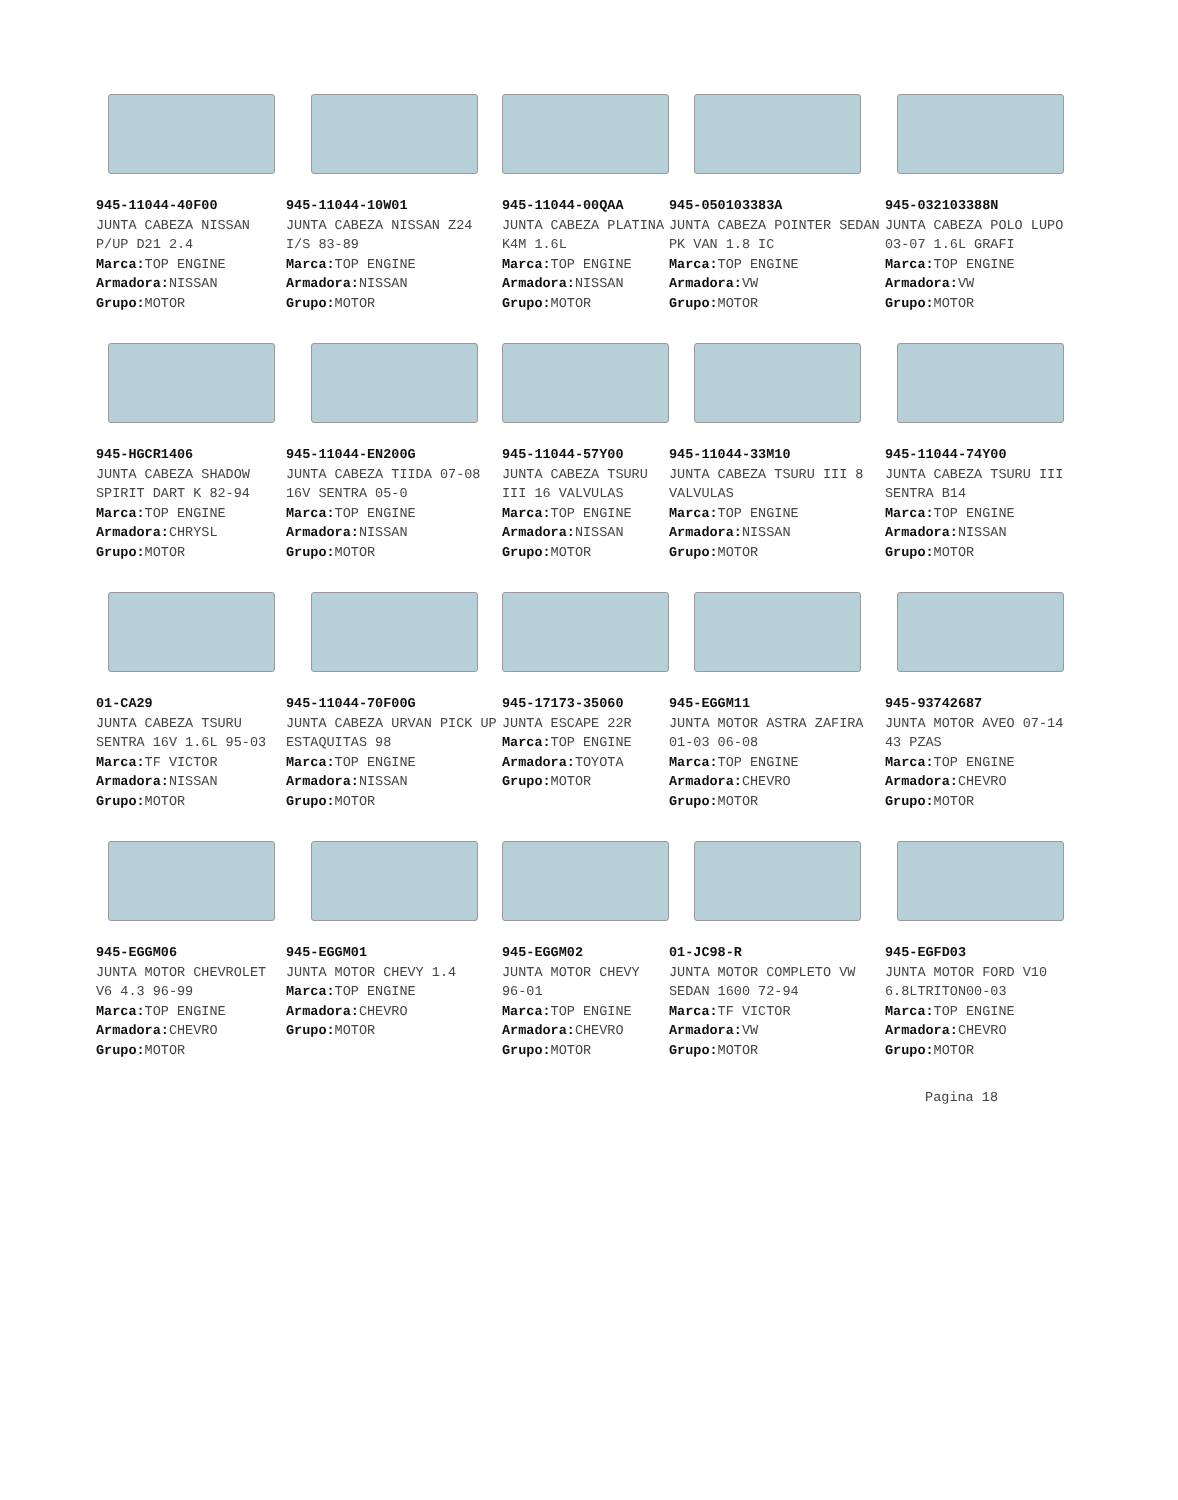945-11044-40F00
JUNTA CABEZA NISSAN P/UP D21 2.4
Marca: TOP ENGINE
Armadora: NISSAN
Grupo: MOTOR
945-11044-10W01
JUNTA CABEZA NISSAN Z24 I/S 83-89
Marca: TOP ENGINE
Armadora: NISSAN
Grupo: MOTOR
945-11044-00QAA
JUNTA CABEZA PLATINA K4M 1.6L
Marca: TOP ENGINE
Armadora: NISSAN
Grupo: MOTOR
945-050103383A
JUNTA CABEZA POINTER SEDAN PK VAN 1.8 IC
Marca: TOP ENGINE
Armadora: VW
Grupo: MOTOR
945-032103388N
JUNTA CABEZA POLO LUPO 03-07 1.6L GRAFI
Marca: TOP ENGINE
Armadora: VW
Grupo: MOTOR
945-HGCR1406
JUNTA CABEZA SHADOW SPIRIT DART K 82-94
Marca: TOP ENGINE
Armadora: CHRYSL
Grupo: MOTOR
945-11044-EN200G
JUNTA CABEZA TIIDA 07-08 16V SENTRA 05-0
Marca: TOP ENGINE
Armadora: NISSAN
Grupo: MOTOR
945-11044-57Y00
JUNTA CABEZA TSURU III 16 VALVULAS
Marca: TOP ENGINE
Armadora: NISSAN
Grupo: MOTOR
945-11044-33M10
JUNTA CABEZA TSURU III 8 VALVULAS
Marca: TOP ENGINE
Armadora: NISSAN
Grupo: MOTOR
945-11044-74Y00
JUNTA CABEZA TSURU III SENTRA B14
Marca: TOP ENGINE
Armadora: NISSAN
Grupo: MOTOR
01-CA29
JUNTA CABEZA TSURU SENTRA 16V 1.6L 95-03
Marca: TF VICTOR
Armadora: NISSAN
Grupo: MOTOR
945-11044-70F00G
JUNTA CABEZA URVAN PICK UP ESTAQUITAS 98
Marca: TOP ENGINE
Armadora: NISSAN
Grupo: MOTOR
945-17173-35060
JUNTA ESCAPE 22R
Marca: TOP ENGINE
Armadora: TOYOTA
Grupo: MOTOR
945-EGGM11
JUNTA MOTOR ASTRA ZAFIRA 01-03 06-08
Marca: TOP ENGINE
Armadora: CHEVRO
Grupo: MOTOR
945-93742687
JUNTA MOTOR AVEO 07-14 43 PZAS
Marca: TOP ENGINE
Armadora: CHEVRO
Grupo: MOTOR
945-EGGM06
JUNTA MOTOR CHEVROLET V6 4.3 96-99
Marca: TOP ENGINE
Armadora: CHEVRO
Grupo: MOTOR
945-EGGM01
JUNTA MOTOR CHEVY 1.4
Marca: TOP ENGINE
Armadora: CHEVRO
Grupo: MOTOR
945-EGGM02
JUNTA MOTOR CHEVY 96-01
Marca: TOP ENGINE
Armadora: CHEVRO
Grupo: MOTOR
01-JC98-R
JUNTA MOTOR COMPLETO VW SEDAN 1600 72-94
Marca: TF VICTOR
Armadora: VW
Grupo: MOTOR
945-EGFD03
JUNTA MOTOR FORD V10 6.8LTRITON00-03
Marca: TOP ENGINE
Armadora: CHEVRO
Grupo: MOTOR
Pagina 18